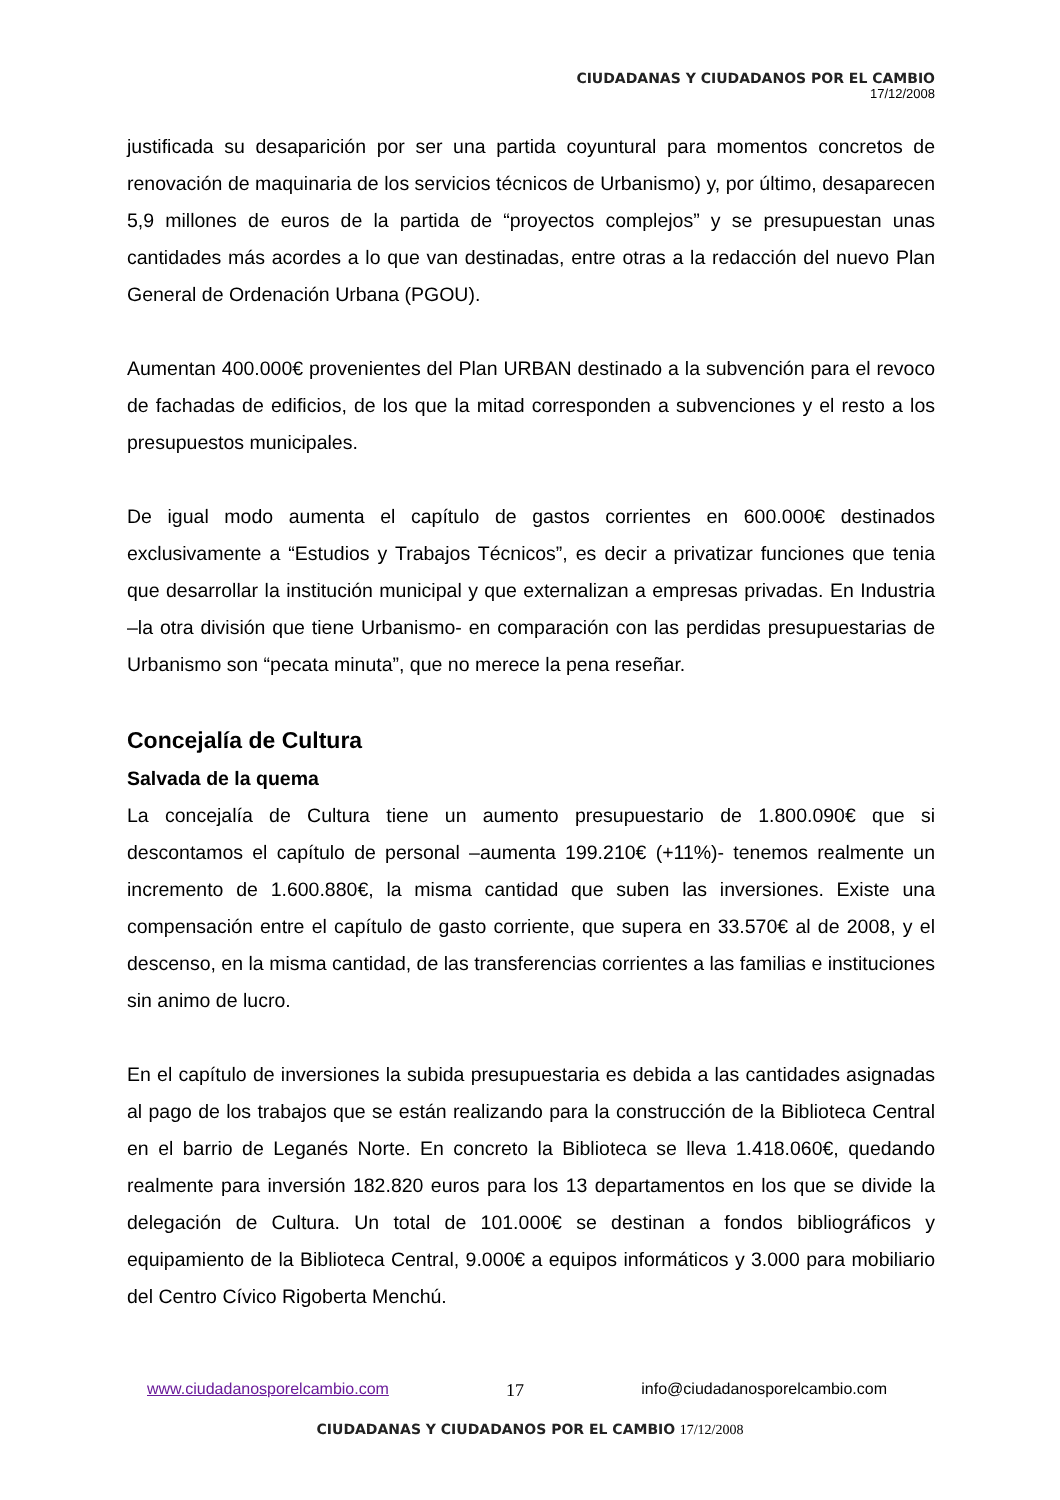CIUDADANAS Y CIUDADANOS POR EL CAMBIO
17/12/2008
justificada su desaparición por ser una partida coyuntural para momentos concretos de renovación de maquinaria de los servicios técnicos de Urbanismo) y, por último, desaparecen 5,9 millones de euros de la partida de “proyectos complejos” y se presupuestan unas cantidades más acordes a lo que van destinadas, entre otras a la redacción del nuevo Plan General de Ordenación Urbana (PGOU).
Aumentan 400.000€ provenientes del Plan URBAN destinado a la subvención para el revoco de fachadas de edificios, de los que la mitad corresponden a subvenciones y el resto a los presupuestos municipales.
De igual modo aumenta el capítulo de gastos corrientes en 600.000€ destinados exclusivamente a “Estudios y Trabajos Técnicos”, es decir a privatizar funciones que tenia que desarrollar la institución municipal y que externalizan a empresas privadas. En Industria –la otra división que tiene Urbanismo- en comparación con las perdidas presupuestarias de Urbanismo son “pecata minuta”, que no merece la pena reseñar.
Concejalía de Cultura
Salvada de la quema
La concejalía de Cultura tiene un aumento presupuestario de 1.800.090€ que si descontamos el capítulo de personal –aumenta 199.210€ (+11%)- tenemos realmente un incremento de 1.600.880€, la misma cantidad que suben las inversiones. Existe una compensación entre el capítulo de gasto corriente, que supera en 33.570€ al de 2008, y el descenso, en la misma cantidad, de las transferencias corrientes a las familias e instituciones sin animo de lucro.
En el capítulo de inversiones la subida presupuestaria es debida a las cantidades asignadas al pago de los trabajos que se están realizando para la construcción de la Biblioteca Central en el barrio de Leganés Norte. En concreto la Biblioteca se lleva 1.418.060€, quedando realmente para inversión 182.820 euros para los 13 departamentos en los que se divide la delegación de Cultura. Un total de 101.000€ se destinan a fondos bibliográficos y equipamiento de la Biblioteca Central, 9.000€ a equipos informáticos y 3.000 para mobiliario del Centro Cívico Rigoberta Menchú.
www.ciudadanosporelcambio.com 17 info@ciudadanosporelcambio.com
CIUDADANAS Y CIUDADANOS POR EL CAMBIO 17/12/2008